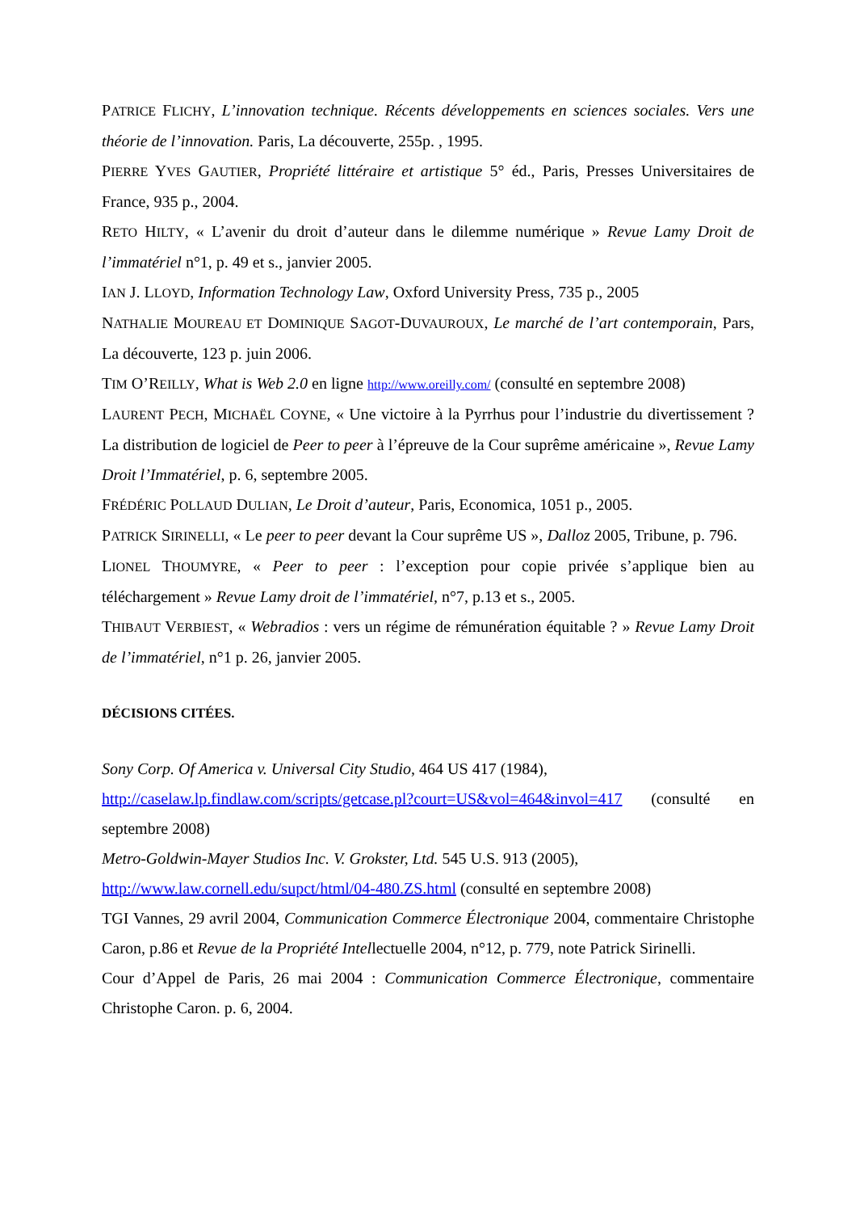PATRICE FLICHY, L’innovation technique. Récents développements en sciences sociales. Vers une théorie de l’innovation. Paris, La découverte, 255p. , 1995.
PIERRE YVES GAUTIER, Propriété littéraire et artistique 5° éd., Paris, Presses Universitaires de France, 935 p., 2004.
RETO HILTY, « L’avenir du droit d’auteur dans le dilemme numérique » Revue Lamy Droit de l’immatériel n°1, p. 49 et s., janvier 2005.
IAN J. LLOYD, Information Technology Law, Oxford University Press, 735 p., 2005
NATHALIE MOUREAU ET DOMINIQUE SAGOT-DUVAUROUX, Le marché de l’art contemporain, Pars, La découverte, 123 p. juin 2006.
TIM O’REILLY, What is Web 2.0 en ligne http://www.oreilly.com/ (consulté en septembre 2008)
LAURENT PECH, MICHAËL COYNE, « Une victoire à la Pyrrhus pour l’industrie du divertissement ? La distribution de logiciel de Peer to peer à l’épreuve de la Cour suprême américaine », Revue Lamy Droit l’Immatériel, p. 6, septembre 2005.
FRÉDÉRIC POLLAUD DULIAN, Le Droit d’auteur, Paris, Economica, 1051 p., 2005.
PATRICK SIRINELLI, « Le peer to peer devant la Cour suprême US », Dalloz 2005, Tribune, p. 796.
LIONEL THOUMYRE, « Peer to peer : l’exception pour copie privée s’applique bien au téléchargement » Revue Lamy droit de l’immatériel, n°7, p.13 et s., 2005.
THIBAUT VERBIEST, « Webradios : vers un régime de rémunération équitable ? » Revue Lamy Droit de l’immatériel, n°1 p. 26, janvier 2005.
DÉCISIONS CITÉES.
Sony Corp. Of America v. Universal City Studio, 464 US 417 (1984),
http://caselaw.lp.findlaw.com/scripts/getcase.pl?court=US&vol=464&invol=417 (consulté en septembre 2008)
Metro-Goldwin-Mayer Studios Inc. V. Grokster, Ltd. 545 U.S. 913 (2005),
http://www.law.cornell.edu/supct/html/04-480.ZS.html (consulté en septembre 2008)
TGI Vannes, 29 avril 2004, Communication Commerce Électronique 2004, commentaire Christophe Caron, p.86 et Revue de la Propriété Intellectuelle 2004, n°12, p. 779, note Patrick Sirinelli.
Cour d’Appel de Paris, 26 mai 2004 : Communication Commerce Électronique, commentaire Christophe Caron. p. 6, 2004.